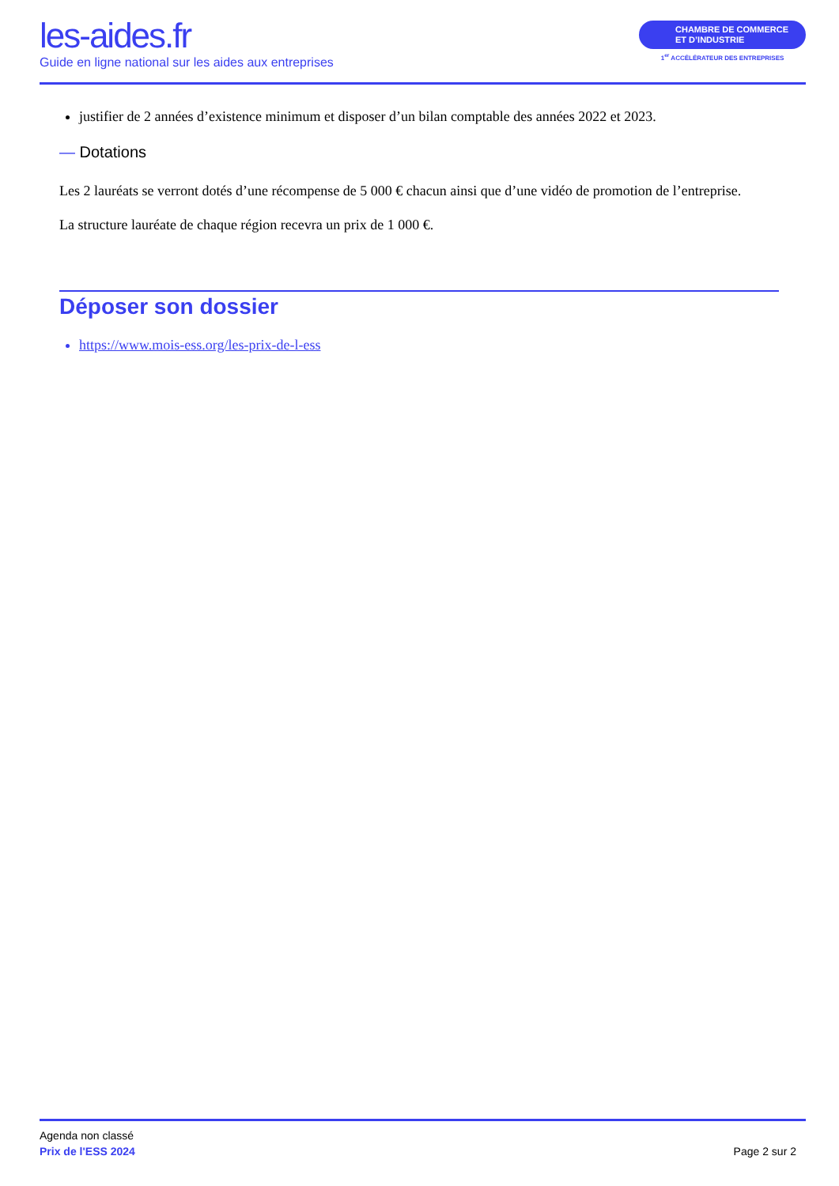les-aides.fr
Guide en ligne national sur les aides aux entreprises
CHAMBRE DE COMMERCE
ET D’INDUSTRIE
1<sup>er</sup> ACCÉLÉRATEUR DES ENTREPRISES
justifier de 2 années d’existence minimum et disposer d’un bilan comptable des années 2022 et 2023.
— Dotations
Les 2 lauréats se verront dotés d’une récompense de 5 000 € chacun ainsi que d’une vidéo de promotion de l’entreprise.
La structure lauréate de chaque région recevra un prix de 1 000 €.
Déposer son dossier
https://www.mois-ess.org/les-prix-de-l-ess
Agenda non classé
Prix de l'ESS 2024
Page 2 sur 2